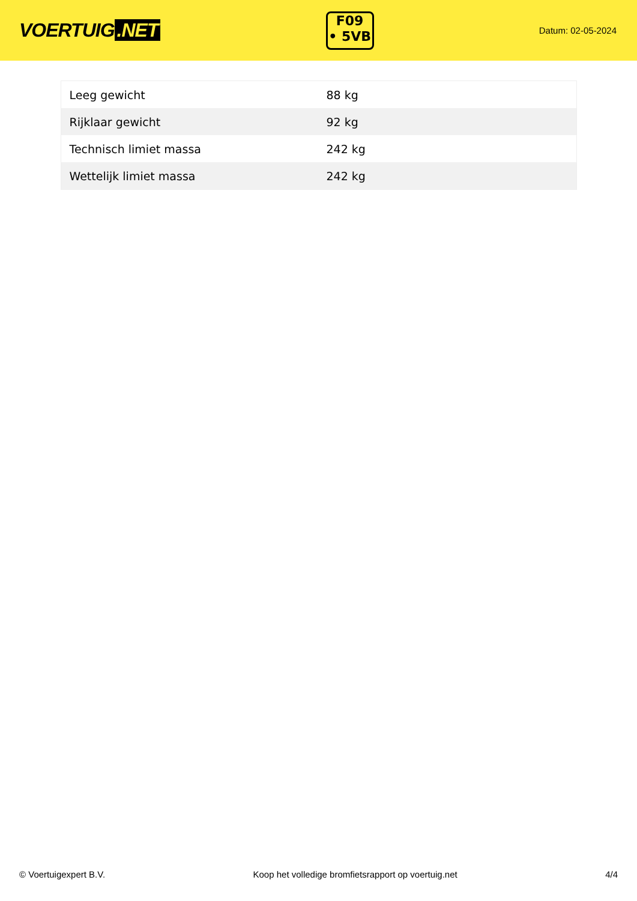VOERTUIG.NET
F09
• 5VB
Datum: 02-05-2024
| Leeg gewicht | 88 kg |
| Rijklaar gewicht | 92 kg |
| Technisch limiet massa | 242 kg |
| Wettelijk limiet massa | 242 kg |
© Voertuigexpert B.V. Koop het volledige bromfietsrapport op voertuig.net 4/4